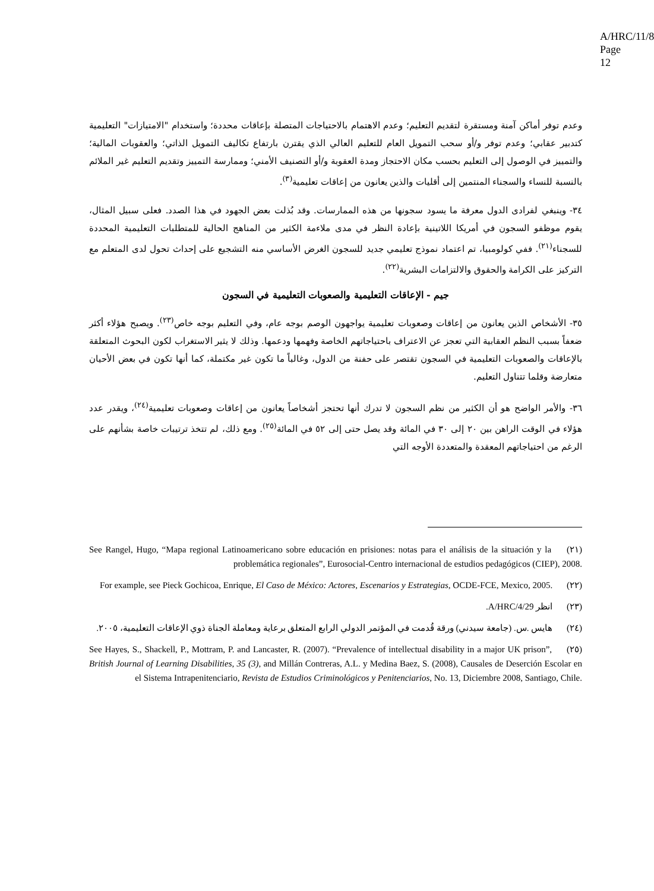A/HRC/11/8
Page 12
وعدم توفر أماكن آمنة ومستقرة لتقديم التعليم؛ وعدم الاهتمام بالاحتياجات المتصلة بإعاقات محددة؛ واستخدام "الامتيازات" التعليمية كتدبير عقابي؛ وعدم توفر و/أو سحب التمويل العام للتعليم العالي الذي يقترن بارتفاع تكاليف التمويل الذاتي؛ والعقوبات المالية؛ والتمييز في الوصول إلى التعليم بحسب مكان الاحتجاز ومدة العقوبة و/أو التصنيف الأمني؛ وممارسة التمييز وتقديم التعليم غير الملائم بالنسبة للنساء والسجناء المنتمين إلى أقليات والذين يعانون من إعاقات تعليمية<sup>(٣)</sup>.
٣٤- وينبغي لفرادى الدول معرفة ما يسود سجونها من هذه الممارسات. وقد بُذلت بعض الجهود في هذا الصدد. فعلى سبيل المثال، يقوم موظفو السجون في أمريكا اللاتينية بإعادة النظر في مدى ملاءمة الكثير من المناهج الحالية للمتطلبات التعليمية المحددة للسجناء<sup>(٢١)</sup>. ففي كولومبيا، تم اعتماد نموذج تعليمي جديد للسجون الغرض الأساسي منه التشجيع على إحداث تحول لدى المتعلم مع التركيز على الكرامة والحقوق والالتزامات البشرية<sup>(٢٢)</sup>.
جيم - الإعاقات التعليمية والصعوبات التعليمية في السجون
٣٥- الأشخاص الذين يعانون من إعاقات وصعوبات تعليمية يواجهون الوصم بوجه عام، وفي التعليم بوجه خاص<sup>(٢٣)</sup>. ويصبح هؤلاء أكثر ضعفاً بسبب النظم العقابية التي تعجز عن الاعتراف باحتياجاتهم الخاصة وفهمها ودعمها. وذلك لا يثير الاستغراب لكون البحوث المتعلقة بالإعاقات والصعوبات التعليمية في السجون تقتصر على حفنة من الدول، وغالباً ما تكون غير مكتملة، كما أنها تكون في بعض الأحيان متعارضة وقلما تتناول التعليم.
٣٦- والأمر الواضح هو أن الكثير من نظم السجون لا تدرك أنها تحتجز أشخاصاً يعانون من إعاقات وصعوبات تعليمية<sup>(٢٤)</sup>، ويقدر عدد هؤلاء في الوقت الراهن بين ٢٠ إلى ٣٠ في المائة وقد يصل حتى إلى ٥٢ في المائة<sup>(٢٥)</sup>. ومع ذلك، لم تتخذ ترتيبات خاصة بشأنهم على الرغم من احتياجاتهم المعقدة والمتعددة الأوجه التي
(٢١) See Rangel, Hugo, “Mapa regional Latinoamericano sobre educación en prisiones: notas para el análisis de la situación y la problemática regionales”, Eurosocial-Centro internacional de estudios pedagógicos (CIEP), 2008.
(٢٢) For example, see Pieck Gochicoa, Enrique, El Caso de México: Actores, Escenarios y Estrategias, OCDE-FCE, Mexico, 2005.
(٢٣) انظر A/HRC/4/29.
(٢٤) هايس .س. (جامعة سيدني) ورقة قُدمت في المؤتمر الدولي الرابع المتعلق برعاية ومعاملة الجناة ذوي الإعاقات التعليمية، ٢٠٠٥.
(٢٥) See Hayes, S., Shackell, P., Mottram, P. and Lancaster, R. (2007). “Prevalence of intellectual disability in a major UK prison”, British Journal of Learning Disabilities, 35 (3), and Millán Contreras, A.L. y Medina Baez, S. (2008), Causales de Deserción Escolar en el Sistema Intrapenitenciario, Revista de Estudios Criminológicos y Penitenciarios, No. 13, Diciembre 2008, Santiago, Chile.